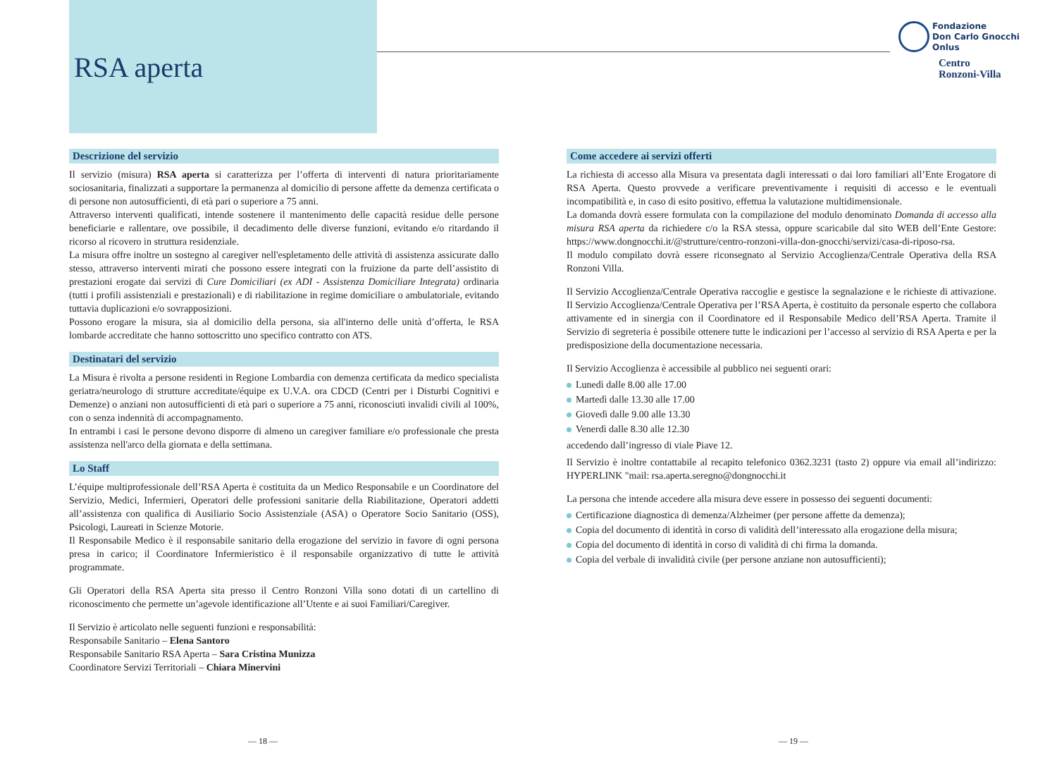RSA aperta
Fondazione
Don Carlo Gnocchi
Onlus
Centro
Ronzoni-Villa
Descrizione del servizio
Il servizio (misura) RSA aperta si caratterizza per l’offerta di interventi di natura prioritariamente sociosanitaria, finalizzati a supportare la permanenza al domicilio di persone affette da demenza certificata o di persone non autosufficienti, di età pari o superiore a 75 anni.
Attraverso interventi qualificati, intende sostenere il mantenimento delle capacità residue delle persone beneficiarie e rallentare, ove possibile, il decadimento delle diverse funzioni, evitando e/o ritardando il ricorso al ricovero in struttura residenziale.
La misura offre inoltre un sostegno al caregiver nell'espletamento delle attività di assistenza assicurate dallo stesso, attraverso interventi mirati che possono essere integrati con la fruizione da parte dell’assistito di prestazioni erogate dai servizi di Cure Domiciliari (ex ADI - Assistenza Domiciliare Integrata) ordinaria (tutti i profili assistenziali e prestazionali) e di riabilitazione in regime domiciliare o ambulatoriale, evitando tuttavia duplicazioni e/o sovrapposizioni.
Possono erogare la misura, sia al domicilio della persona, sia all'interno delle unità d’offerta, le RSA lombarde accreditate che hanno sottoscritto uno specifico contratto con ATS.
Destinatari del servizio
La Misura è rivolta a persone residenti in Regione Lombardia con demenza certificata da medico specialista geriatra/neurologo di strutture accreditate/équipe ex U.V.A. ora CDCD (Centri per i Disturbi Cognitivi e Demenze) o anziani non autosufficienti di età pari o superiore a 75 anni, riconosciuti invalidi civili al 100%, con o senza indennità di accompagnamento.
In entrambi i casi le persone devono disporre di almeno un caregiver familiare e/o professionale che presta assistenza nell'arco della giornata e della settimana.
Lo Staff
L’équipe multiprofessionale dell’RSA Aperta è costituita da un Medico Responsabile e un Coordinatore del Servizio, Medici, Infermieri, Operatori delle professioni sanitarie della Riabilitazione, Operatori addetti all’assistenza con qualifica di Ausiliario Socio Assistenziale (ASA) o Operatore Socio Sanitario (OSS), Psicologi, Laureati in Scienze Motorie.
Il Responsabile Medico è il responsabile sanitario della erogazione del servizio in favore di ogni persona presa in carico; il Coordinatore Infermieristico è il responsabile organizzativo di tutte le attività programmate.
Gli Operatori della RSA Aperta sita presso il Centro Ronzoni Villa sono dotati di un cartellino di riconoscimento che permette un’agevole identificazione all’Utente e ai suoi Familiari/Caregiver.
Il Servizio è articolato nelle seguenti funzioni e responsabilità:
Responsabile Sanitario – Elena Santoro
Responsabile Sanitario RSA Aperta – Sara Cristina Munizza
Coordinatore Servizi Territoriali – Chiara Minervini
Come accedere ai servizi offerti
La richiesta di accesso alla Misura va presentata dagli interessati o dai loro familiari all’Ente Erogatore di RSA Aperta. Questo provvede a verificare preventivamente i requisiti di accesso e le eventuali incompatibilità e, in caso di esito positivo, effettua la valutazione multidimensionale.
La domanda dovrà essere formulata con la compilazione del modulo denominato Domanda di accesso alla misura RSA aperta da richiedere c/o la RSA stessa, oppure scaricabile dal sito WEB dell’Ente Gestore: https://www.dongnocchi.it/@strutture/centro-ronzoni-villa-don-gnocchi/servizi/casa-di-riposo-rsa.
Il modulo compilato dovrà essere riconsegnato al Servizio Accoglienza/Centrale Operativa della RSA Ronzoni Villa.
Il Servizio Accoglienza/Centrale Operativa raccoglie e gestisce la segnalazione e le richieste di attivazione. Il Servizio Accoglienza/Centrale Operativa per l’RSA Aperta, è costituito da personale esperto che collabora attivamente ed in sinergia con il Coordinatore ed il Responsabile Medico dell’RSA Aperta. Tramite il Servizio di segreteria è possibile ottenere tutte le indicazioni per l’accesso al servizio di RSA Aperta e per la predisposizione della documentazione necessaria.
Il Servizio Accoglienza è accessibile al pubblico nei seguenti orari:
Lunedì dalle 8.00 alle 17.00
Martedì dalle 13.30 alle 17.00
Giovedì dalle 9.00 alle 13.30
Venerdì dalle 8.30 alle 12.30
accedendo dall’ingresso di viale Piave 12.
Il Servizio è inoltre contattabile al recapito telefonico 0362.3231 (tasto 2) oppure via email all’indirizzo: HYPERLINK "mail: rsa.aperta.seregno@dongnocchi.it
La persona che intende accedere alla misura deve essere in possesso dei seguenti documenti:
Certificazione diagnostica di demenza/Alzheimer (per persone affette da demenza);
Copia del documento di identità in corso di validità dell’interessato alla erogazione della misura;
Copia del documento di identità in corso di validità di chi firma la domanda.
Copia del verbale di invalidità civile (per persone anziane non autosufficienti);
— 18 — — 19 —